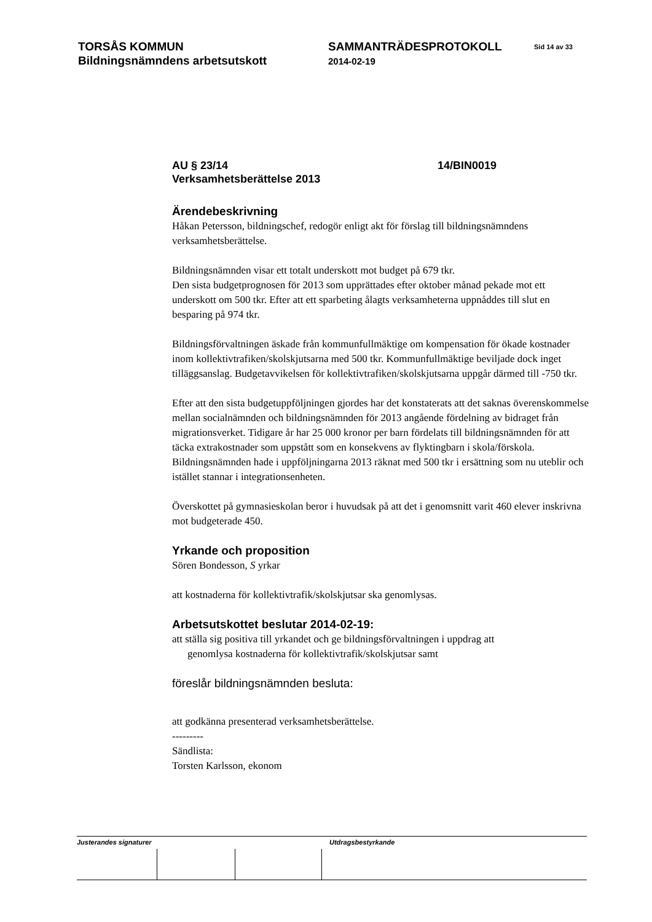TORSÅS KOMMUN
Bildningsnämndens arbetsutskott
SAMMANTRÄDESPROTOKOLL
2014-02-19
Sid 14 av 33
AU § 23/14 14/BIN0019
Verksamhetsberättelse 2013
Ärendebeskrivning
Håkan Petersson, bildningschef, redogör enligt akt för förslag till bildningsnämndens verksamhetsberättelse.
Bildningsnämnden visar ett totalt underskott mot budget på 679 tkr.
Den sista budgetprognosen för 2013 som upprättades efter oktober månad pekade mot ett underskott om 500 tkr. Efter att ett sparbeting ålagts verksamheterna uppnåddes till slut en besparing på 974 tkr.
Bildningsförvaltningen äskade från kommunfullmäktige om kompensation för ökade kostnader inom kollektivtrafiken/skolskjutsarna med 500 tkr. Kommunfullmäktige beviljade dock inget tilläggsanslag. Budgetavvikelsen för kollektivtrafiken/skolskjutsarna uppgår därmed till -750 tkr.
Efter att den sista budgetuppföljningen gjordes har det konstaterats att det saknas överenskommelse mellan socialnämnden och bildningsnämnden för 2013 angående fördelning av bidraget från migrationsverket. Tidigare år har 25 000 kronor per barn fördelats till bildningsnämnden för att täcka extrakostnader som uppstått som en konsekvens av flyktingbarn i skola/förskola. Bildningsnämnden hade i uppföljningarna 2013 räknat med 500 tkr i ersättning som nu uteblir och istället stannar i integrationsenheten.
Överskottet på gymnasieskolan beror i huvudsak på att det i genomsnitt varit 460 elever inskrivna mot budgeterade 450.
Yrkande och proposition
Sören Bondesson, S yrkar
att kostnaderna för kollektivtrafik/skolskjutsar ska genomlysas.
Arbetsutskottet beslutar 2014-02-19:
att ställa sig positiva till yrkandet och ge bildningsförvaltningen i uppdrag att
genomlysa kostnaderna för kollektivtrafik/skolskjutsar samt
föreslår bildningsnämnden besluta:
att godkänna presenterad verksamhetsberättelse.
---------
Sändlista:
Torsten Karlsson, ekonom
Justerandes signaturer
Utdragsbestyrkande